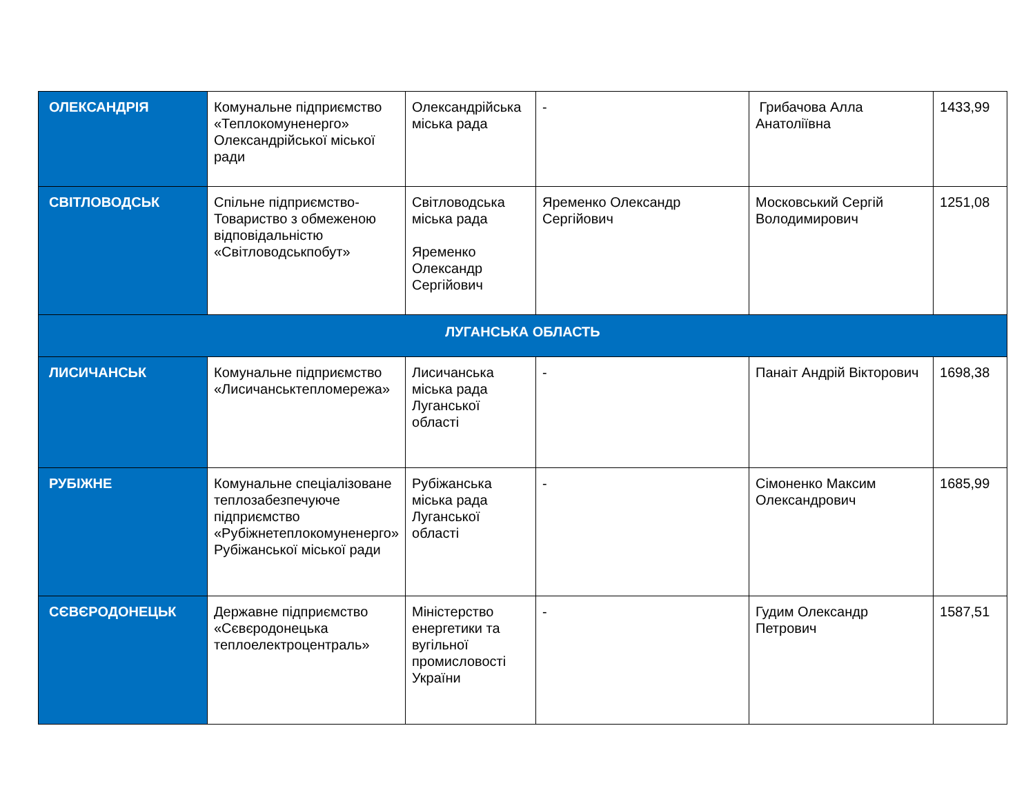| ОЛЕКСАНДРІЯ | Комунальне підприємство «Теплокомуненерго» Олександрійської міської ради | Олександрійська міська рада | - | Грибачова Алла Анатоліївна | 1433,99 |
| СВІТЛОВОДСЬК | Спільне підприємство-Товариство з обмеженою відповідальністю «Світловодськпобут» | Світловодська міська рада Яременко Олександр Сергійович | Яременко Олександр Сергійович | Московський Сергій Володимирович | 1251,08 |
| ЛУГАНСЬКА ОБЛАСТЬ | | | | | |
| ЛИСИЧАНСЬК | Комунальне підприємство «Лисичанськтепломережа» | Лисичанська міська рада Луганської області | - | Панаіт Андрій Вікторович | 1698,38 |
| РУБІЖНЕ | Комунальне спеціалізоване теплозабезпечуюче підприємство «Рубіжнетеплокомуненерго» Рубіжанської міської ради | Рубіжанська міська рада Луганської області | - | Сімоненко Максим Олександрович | 1685,99 |
| СЄВЄРОДОНЕЦЬК | Державне підприємство «Сєвєродонецька теплоелектроцентраль» | Міністерство енергетики та вугільної промисловості України | - | Гудим Олександр Петрович | 1587,51 |